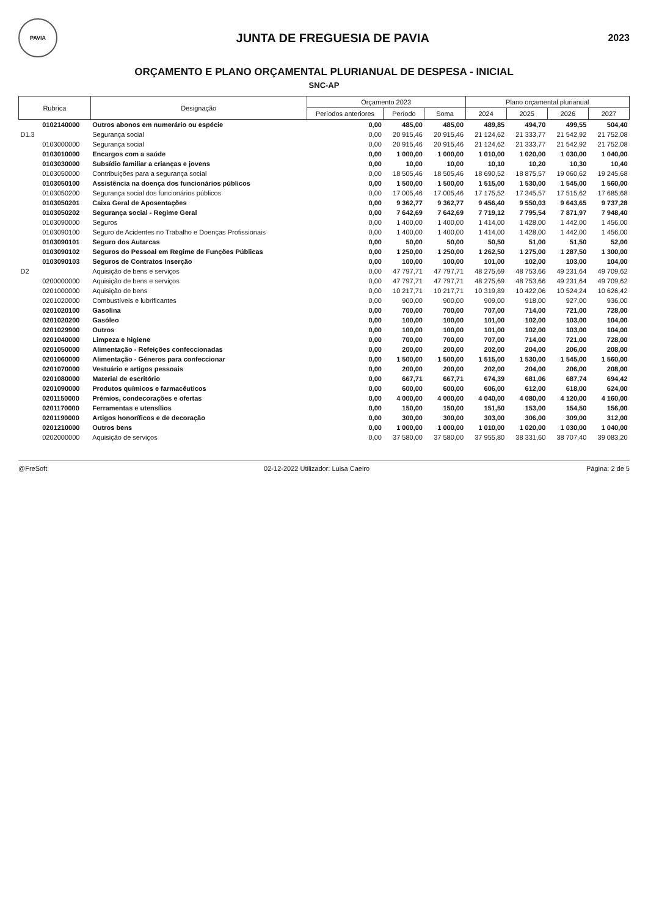PAVIA
JUNTA DE FREGUESIA DE PAVIA
2023
ORÇAMENTO E PLANO ORÇAMENTAL PLURIANUAL DE DESPESA - INICIAL
SNC-AP
| Rubrica | | Designação | Orçamento 2023 | | | Plano orçamental plurianual | | | |
| --- | --- | --- | --- | --- | --- | --- | --- | --- | --- |
| | | | Períodos anteriores | Período | Soma | 2024 | 2025 | 2026 | 2027 |
| | 0102140000 | Outros abonos em numerário ou espécie | 0,00 | 485,00 | 485,00 | 489,85 | 494,70 | 499,55 | 504,40 |
| D1.3 | | Segurança social | 0,00 | 20 915,46 | 20 915,46 | 21 124,62 | 21 333,77 | 21 542,92 | 21 752,08 |
| | 0103000000 | Segurança social | 0,00 | 20 915,46 | 20 915,46 | 21 124,62 | 21 333,77 | 21 542,92 | 21 752,08 |
| | 0103010000 | Encargos com a saúde | 0,00 | 1 000,00 | 1 000,00 | 1 010,00 | 1 020,00 | 1 030,00 | 1 040,00 |
| | 0103030000 | Subsídio familiar a crianças e jovens | 0,00 | 10,00 | 10,00 | 10,10 | 10,20 | 10,30 | 10,40 |
| | 0103050000 | Contribuições para a segurança social | 0,00 | 18 505,46 | 18 505,46 | 18 690,52 | 18 875,57 | 19 060,62 | 19 245,68 |
| | 0103050100 | Assistência na doença dos funcionários públicos | 0,00 | 1 500,00 | 1 500,00 | 1 515,00 | 1 530,00 | 1 545,00 | 1 560,00 |
| | 0103050200 | Segurança social dos funcionários públicos | 0,00 | 17 005,46 | 17 005,46 | 17 175,52 | 17 345,57 | 17 515,62 | 17 685,68 |
| | 0103050201 | Caixa Geral de Aposentações | 0,00 | 9 362,77 | 9 362,77 | 9 456,40 | 9 550,03 | 9 643,65 | 9 737,28 |
| | 0103050202 | Segurança social - Regime Geral | 0,00 | 7 642,69 | 7 642,69 | 7 719,12 | 7 795,54 | 7 871,97 | 7 948,40 |
| | 0103090000 | Seguros | 0,00 | 1 400,00 | 1 400,00 | 1 414,00 | 1 428,00 | 1 442,00 | 1 456,00 |
| | 0103090100 | Seguro de Acidentes no Trabalho e Doenças Profissionais | 0,00 | 1 400,00 | 1 400,00 | 1 414,00 | 1 428,00 | 1 442,00 | 1 456,00 |
| | 0103090101 | Seguro dos Autarcas | 0,00 | 50,00 | 50,00 | 50,50 | 51,00 | 51,50 | 52,00 |
| | 0103090102 | Seguros do Pessoal em Regime de Funções Públicas | 0,00 | 1 250,00 | 1 250,00 | 1 262,50 | 1 275,00 | 1 287,50 | 1 300,00 |
| | 0103090103 | Seguros de Contratos Inserção | 0,00 | 100,00 | 100,00 | 101,00 | 102,00 | 103,00 | 104,00 |
| D2 | | Aquisição de bens e serviços | 0,00 | 47 797,71 | 47 797,71 | 48 275,69 | 48 753,66 | 49 231,64 | 49 709,62 |
| | 0200000000 | Aquisição de bens e serviços | 0,00 | 47 797,71 | 47 797,71 | 48 275,69 | 48 753,66 | 49 231,64 | 49 709,62 |
| | 0201000000 | Aquisição de bens | 0,00 | 10 217,71 | 10 217,71 | 10 319,89 | 10 422,06 | 10 524,24 | 10 626,42 |
| | 0201020000 | Combustíveis e lubrificantes | 0,00 | 900,00 | 900,00 | 909,00 | 918,00 | 927,00 | 936,00 |
| | 0201020100 | Gasolina | 0,00 | 700,00 | 700,00 | 707,00 | 714,00 | 721,00 | 728,00 |
| | 0201020200 | Gasóleo | 0,00 | 100,00 | 100,00 | 101,00 | 102,00 | 103,00 | 104,00 |
| | 0201029900 | Outros | 0,00 | 100,00 | 100,00 | 101,00 | 102,00 | 103,00 | 104,00 |
| | 0201040000 | Limpeza e higiene | 0,00 | 700,00 | 700,00 | 707,00 | 714,00 | 721,00 | 728,00 |
| | 0201050000 | Alimentação - Refeições confeccionadas | 0,00 | 200,00 | 200,00 | 202,00 | 204,00 | 206,00 | 208,00 |
| | 0201060000 | Alimentação - Géneros para confeccionar | 0,00 | 1 500,00 | 1 500,00 | 1 515,00 | 1 530,00 | 1 545,00 | 1 560,00 |
| | 0201070000 | Vestuário e artigos pessoais | 0,00 | 200,00 | 200,00 | 202,00 | 204,00 | 206,00 | 208,00 |
| | 0201080000 | Material de escritório | 0,00 | 667,71 | 667,71 | 674,39 | 681,06 | 687,74 | 694,42 |
| | 0201090000 | Produtos químicos e farmacêuticos | 0,00 | 600,00 | 600,00 | 606,00 | 612,00 | 618,00 | 624,00 |
| | 0201150000 | Prémios, condecorações e ofertas | 0,00 | 4 000,00 | 4 000,00 | 4 040,00 | 4 080,00 | 4 120,00 | 4 160,00 |
| | 0201170000 | Ferramentas e utensílios | 0,00 | 150,00 | 150,00 | 151,50 | 153,00 | 154,50 | 156,00 |
| | 0201190000 | Artigos honoríficos e de decoração | 0,00 | 300,00 | 300,00 | 303,00 | 306,00 | 309,00 | 312,00 |
| | 0201210000 | Outros bens | 0,00 | 1 000,00 | 1 000,00 | 1 010,00 | 1 020,00 | 1 030,00 | 1 040,00 |
| | 0202000000 | Aquisição de serviços | 0,00 | 37 580,00 | 37 580,00 | 37 955,80 | 38 331,60 | 38 707,40 | 39 083,20 |
@FreSoft 02-12-2022 Utilizador: Luisa Caeiro Página: 2 de 5